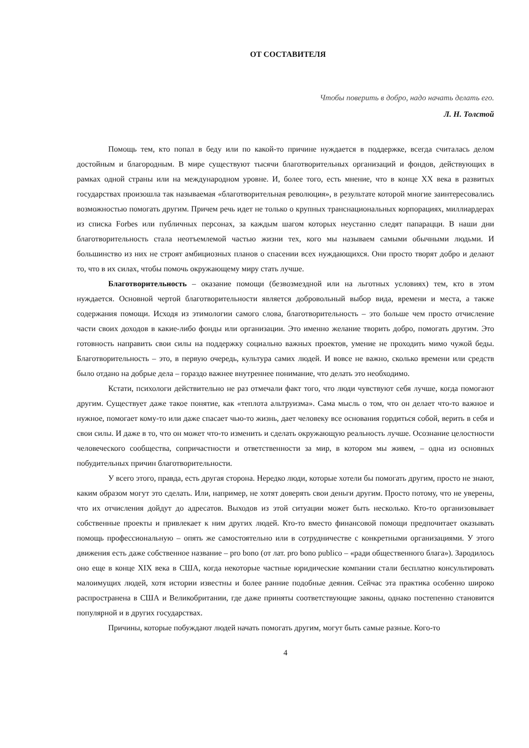ОТ СОСТАВИТЕЛЯ
Чтобы поверить в добро, надо начать делать его.
Л. Н. Толстой
Помощь тем, кто попал в беду или по какой-то причине нуждается в поддержке, всегда считалась делом достойным и благородным. В мире существуют тысячи благотворительных организаций и фондов, действующих в рамках одной страны или на международном уровне. И, более того, есть мнение, что в конце XX века в развитых государствах произошла так называемая «благотворительная революция», в результате которой многие заинтересовались возможностью помогать другим. Причем речь идет не только о крупных транснациональных корпорациях, миллиардерах из списка Forbes или публичных персонах, за каждым шагом которых неустанно следят папарацци. В наши дни благотворительность стала неотъемлемой частью жизни тех, кого мы называем самыми обычными людьми. И большинство из них не строят амбициозных планов о спасении всех нуждающихся. Они просто творят добро и делают то, что в их силах, чтобы помочь окружающему миру стать лучше.
Благотворительность – оказание помощи (безвозмездной или на льготных условиях) тем, кто в этом нуждается. Основной чертой благотворительности является добровольный выбор вида, времени и места, а также содержания помощи. Исходя из этимологии самого слова, благотворительность – это больше чем просто отчисление части своих доходов в какие-либо фонды или организации. Это именно желание творить добро, помогать другим. Это готовность направить свои силы на поддержку социально важных проектов, умение не проходить мимо чужой беды. Благотворительность – это, в первую очередь, культура самих людей. И вовсе не важно, сколько времени или средств было отдано на добрые дела – гораздо важнее внутреннее понимание, что делать это необходимо.
Кстати, психологи действительно не раз отмечали факт того, что люди чувствуют себя лучше, когда помогают другим. Существует даже такое понятие, как «теплота альтруизма». Сама мысль о том, что он делает что-то важное и нужное, помогает кому-то или даже спасает чью-то жизнь, дает человеку все основания гордиться собой, верить в себя и свои силы. И даже в то, что он может что-то изменить и сделать окружающую реальность лучше. Осознание целостности человеческого сообщества, сопричастности и ответственности за мир, в котором мы живем, – одна из основных побудительных причин благотворительности.
У всего этого, правда, есть другая сторона. Нередко люди, которые хотели бы помогать другим, просто не знают, каким образом могут это сделать. Или, например, не хотят доверять свои деньги другим. Просто потому, что не уверены, что их отчисления дойдут до адресатов. Выходов из этой ситуации может быть несколько. Кто-то организовывает собственные проекты и привлекает к ним других людей. Кто-то вместо финансовой помощи предпочитает оказывать помощь профессиональную – опять же самостоятельно или в сотрудничестве с конкретными организациями. У этого движения есть даже собственное название – pro bono (от лат. pro bono publico – «ради общественного блага»). Зародилось оно еще в конце XIX века в США, когда некоторые частные юридические компании стали бесплатно консультировать малоимущих людей, хотя истории известны и более ранние подобные деяния. Сейчас эта практика особенно широко распространена в США и Великобритании, где даже приняты соответствующие законы, однако постепенно становится популярной и в других государствах.
Причины, которые побуждают людей начать помогать другим, могут быть самые разные. Кого-то
4